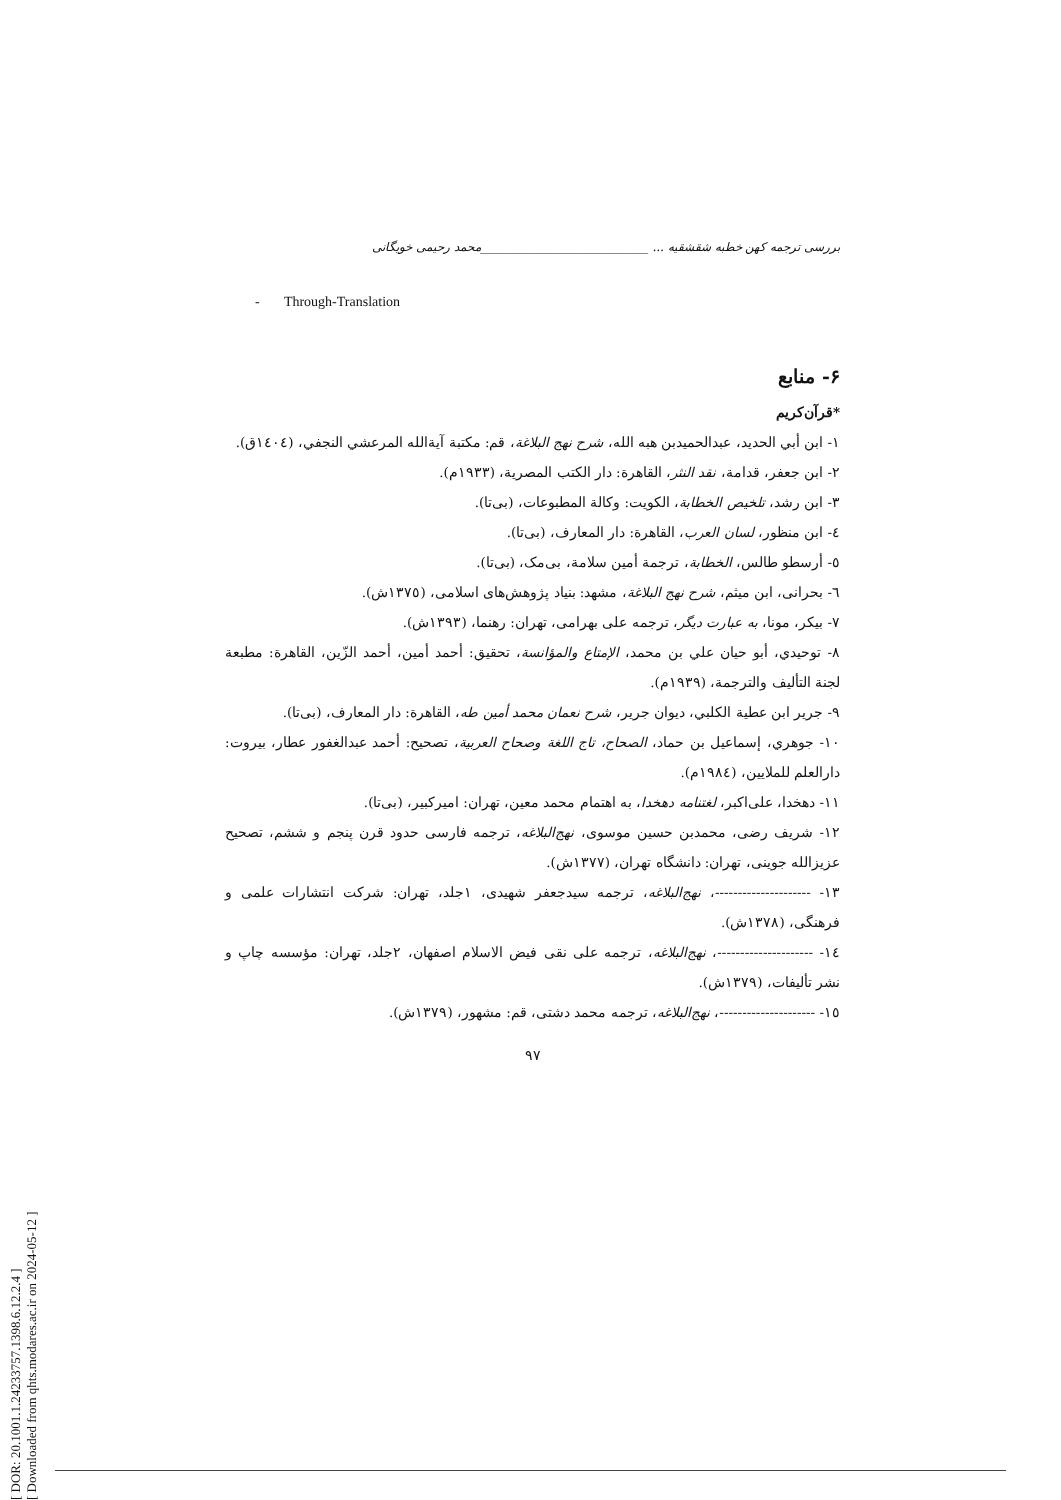[ DOR: 20.1001.1.24233757.1398.6.12.2.4 ]
[ Downloaded from qhts.modares.ac.ir on 2024-05-12 ]
بررسی ترجمه کهن خطبه شقشقیه ... ____________________________محمد رحیمی خویگانی
- Through-Translation
۶- منابع
*قرآن‌کریم
۱- ابن أبي الحدید، عبدالحمیدبن هبه الله، شرح نهج البلاغة، قم: مکتبة آیةالله المرعشي النجفي، (١٤٠٤ق).
۲- ابن جعفر، قدامة، نقد النثر، القاهرة: دار الکتب المصریة، (۱۹۳۳م).
۳- ابن رشد، تلخیص الخطابة، الکویت: وکالة المطبوعات، (بی‌تا).
٤- ابن منظور، لسان العرب، القاهرة: دار المعارف، (بی‌تا).
٥- أرسطو طالس، الخطابة، ترجمة أمین سلامة، بی‌مک، (بی‌تا).
٦- بحرانی، ابن میثم، شرح نهج البلاغة، مشهد: بنیاد پژوهش‌های اسلامی، (۱۳۷٥ش).
۷- بیکر، مونا، به عبارت دیگر، ترجمه علی بهرامی، تهران: رهنما، (۱۳۹۳ش).
۸- توحیدي، أبو حیان علي بن محمد، الإمتاع والمؤانسة، تحقیق: أحمد أمین، أحمد الزّین، القاهرة: مطبعة لجنة التألیف والترجمة، (۱۹۳۹م).
۹- جریر ابن عطیة الکلبي، دیوان جریر، شرح نعمان محمد أمین طه، القاهرة: دار المعارف، (بی‌تا).
۱۰- جوهري، إسماعیل بن حماد، الصحاح، تاج اللغة وصحاح العربیة، تصحیح: أحمد عبدالغفور عطار، بیروت: دارالعلم للملایین، (١٩٨٤م).
۱۱- دهخدا، علی‌اکبر، لغتنامه دهخدا، به اهتمام محمد معین، تهران: امیرکبیر، (بی‌تا).
۱۲- شریف رضی، محمدبن حسین موسوی، نهج‌البلاغه، ترجمه فارسی حدود قرن پنجم و ششم، تصحیح عزیزالله جوینی، تهران: دانشگاه تهران، (۱۳۷۷ش).
۱۳- ---------------------، نهج‌البلاغه، ترجمه سیدجعفر شهیدی، ۱جلد، تهران: شرکت انتشارات علمی و فرهنگی، (۱۳۷۸ش).
١٤- ---------------------، نهج‌البلاغه، ترجمه علی نقی فیض الاسلام اصفهان، ۲جلد، تهران: مؤسسه چاپ و نشر تألیفات، (۱۳۷۹ش).
١٥- ---------------------، نهج‌البلاغه، ترجمه محمد دشتی، قم: مشهور، (۱۳۷۹ش).
۹۷